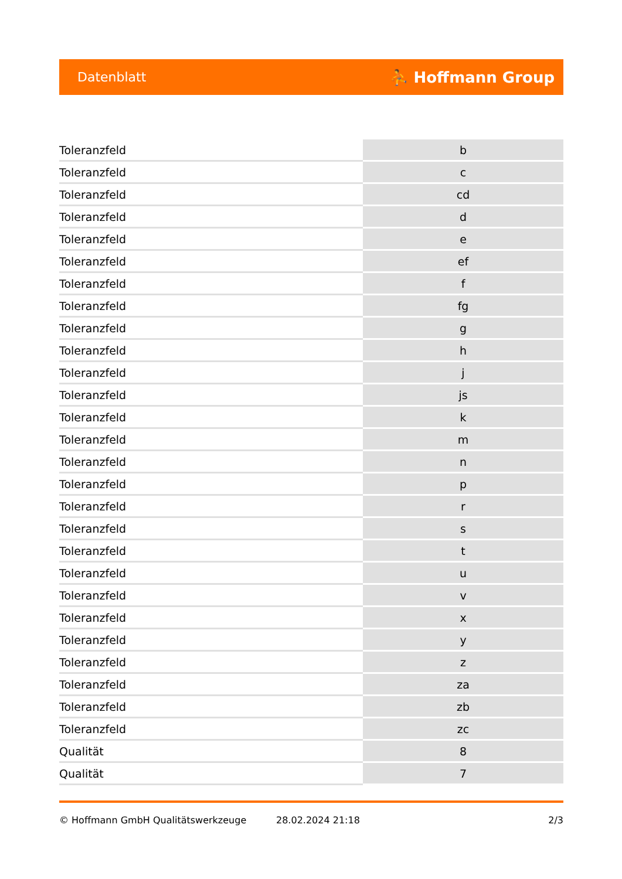Datenblatt ⛹ Hoffmann Group
| Toleranzfeld | b |
| Toleranzfeld | c |
| Toleranzfeld | cd |
| Toleranzfeld | d |
| Toleranzfeld | e |
| Toleranzfeld | ef |
| Toleranzfeld | f |
| Toleranzfeld | fg |
| Toleranzfeld | g |
| Toleranzfeld | h |
| Toleranzfeld | j |
| Toleranzfeld | js |
| Toleranzfeld | k |
| Toleranzfeld | m |
| Toleranzfeld | n |
| Toleranzfeld | p |
| Toleranzfeld | r |
| Toleranzfeld | s |
| Toleranzfeld | t |
| Toleranzfeld | u |
| Toleranzfeld | v |
| Toleranzfeld | x |
| Toleranzfeld | y |
| Toleranzfeld | z |
| Toleranzfeld | za |
| Toleranzfeld | zb |
| Toleranzfeld | zc |
| Qualität | 8 |
| Qualität | 7 |
© Hoffmann GmbH Qualitätswerkzeuge 28.02.2024 21:18 2/3